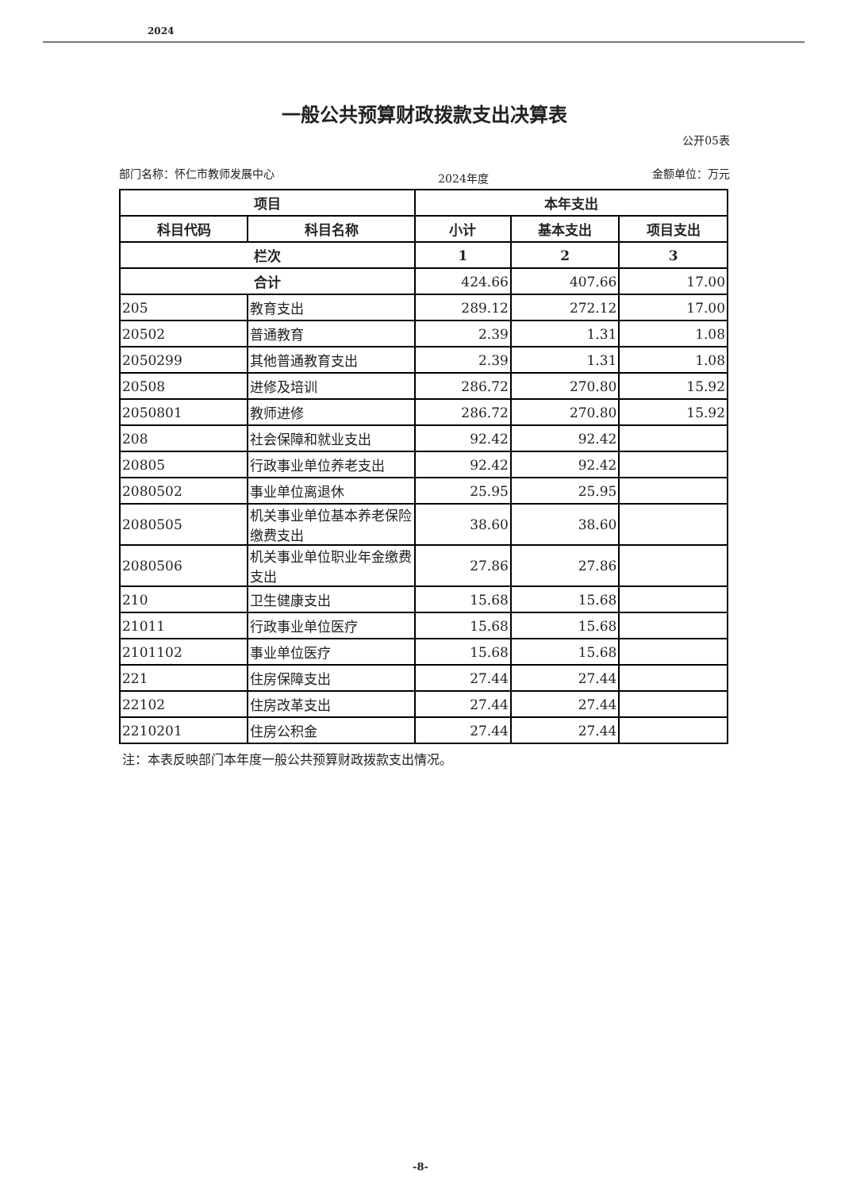2024
一般公共预算财政拨款支出决算表
公开05表
部门名称：怀仁市教师发展中心 2024年度 金额单位：万元
| 项目 | | 本年支出 | | |
| --- | --- | --- | --- | --- |
| 科目代码 | 科目名称 | 小计 | 基本支出 | 项目支出 |
| 栏次 | | 1 | 2 | 3 |
| 合计 | | 424.66 | 407.66 | 17.00 |
| 205 | 教育支出 | 289.12 | 272.12 | 17.00 |
| 20502 | 普通教育 | 2.39 | 1.31 | 1.08 |
| 2050299 | 其他普通教育支出 | 2.39 | 1.31 | 1.08 |
| 20508 | 进修及培训 | 286.72 | 270.80 | 15.92 |
| 2050801 | 教师进修 | 286.72 | 270.80 | 15.92 |
| 208 | 社会保障和就业支出 | 92.42 | 92.42 | |
| 20805 | 行政事业单位养老支出 | 92.42 | 92.42 | |
| 2080502 | 事业单位离退休 | 25.95 | 25.95 | |
| 2080505 | 机关事业单位基本养老保险缴费支出 | 38.60 | 38.60 | |
| 2080506 | 机关事业单位职业年金缴费支出 | 27.86 | 27.86 | |
| 210 | 卫生健康支出 | 15.68 | 15.68 | |
| 21011 | 行政事业单位医疗 | 15.68 | 15.68 | |
| 2101102 | 事业单位医疗 | 15.68 | 15.68 | |
| 221 | 住房保障支出 | 27.44 | 27.44 | |
| 22102 | 住房改革支出 | 27.44 | 27.44 | |
| 2210201 | 住房公积金 | 27.44 | 27.44 | |
注：本表反映部门本年度一般公共预算财政拨款支出情况。
-8-